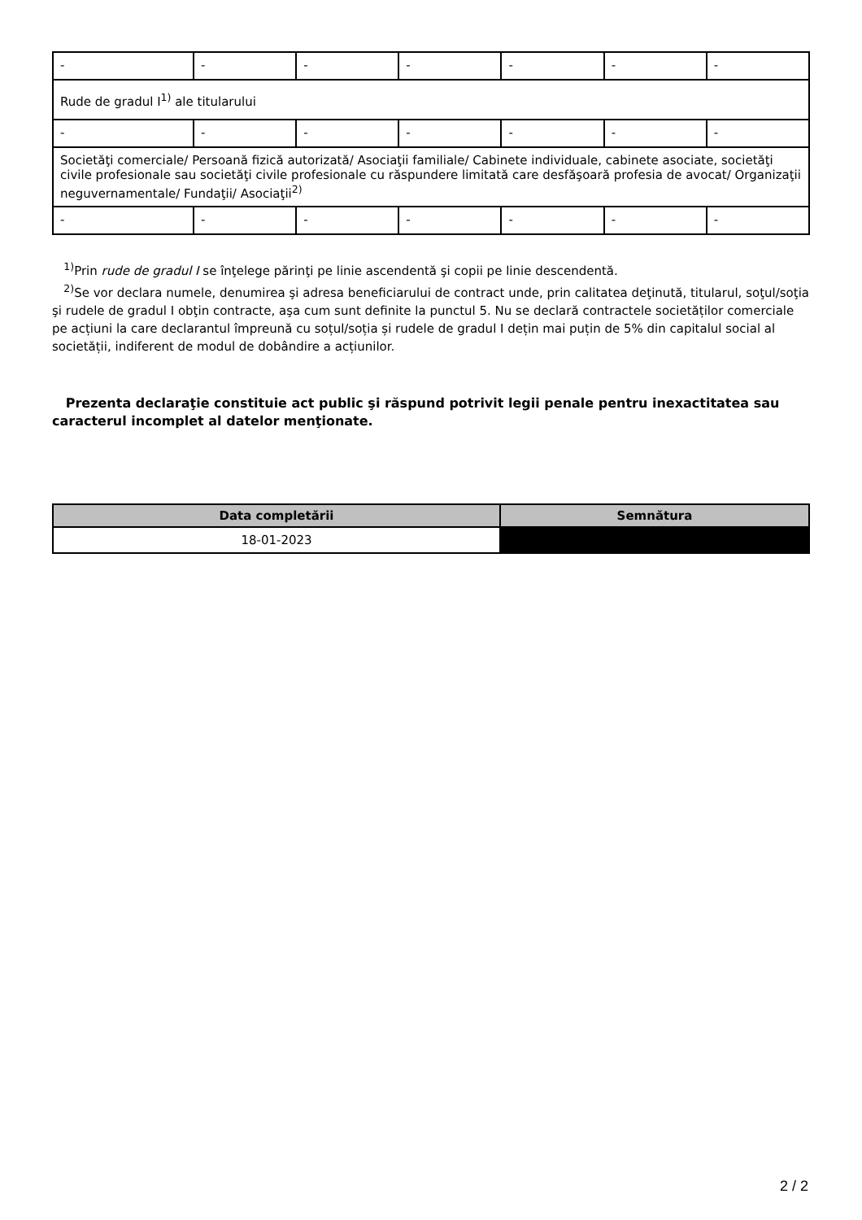| - | - | - | - | - | - | - |
| Rude de gradul I<sup>1)</sup> ale titularului | | | | | | |
| - | - | - | - | - | - | - |
| Societăţi comerciale/ Persoană fizică autorizată/ Asociaţii familiale/ Cabinete individuale, cabinete asociate, societăţi civile profesionale sau societăţi civile profesionale cu răspundere limitată care desfăşoară profesia de avocat/ Organizaţii neguvernamentale/ Fundaţii/ Asociaţii<sup>2)</sup> | | | | | | |
| - | - | - | - | - | - | - |
<sup>1)</sup> Prin rude de gradul I se înţelege părinţi pe linie ascendentă şi copii pe linie descendentă.
<sup>2)</sup> Se vor declara numele, denumirea şi adresa beneficiarului de contract unde, prin calitatea deţinută, titularul, soţul/soţia şi rudele de gradul I obţin contracte, aşa cum sunt definite la punctul 5. Nu se declară contractele societăților comerciale pe acțiuni la care declarantul împreună cu soțul/soția și rudele de gradul I dețin mai puțin de 5% din capitalul social al societății, indiferent de modul de dobândire a acțiunilor.
Prezenta declaraţie constituie act public şi răspund potrivit legii penale pentru inexactitatea sau caracterul incomplet al datelor menţionate.
| Data completării | Semnătura |
| --- | --- |
| 18-01-2023 | |
2 / 2